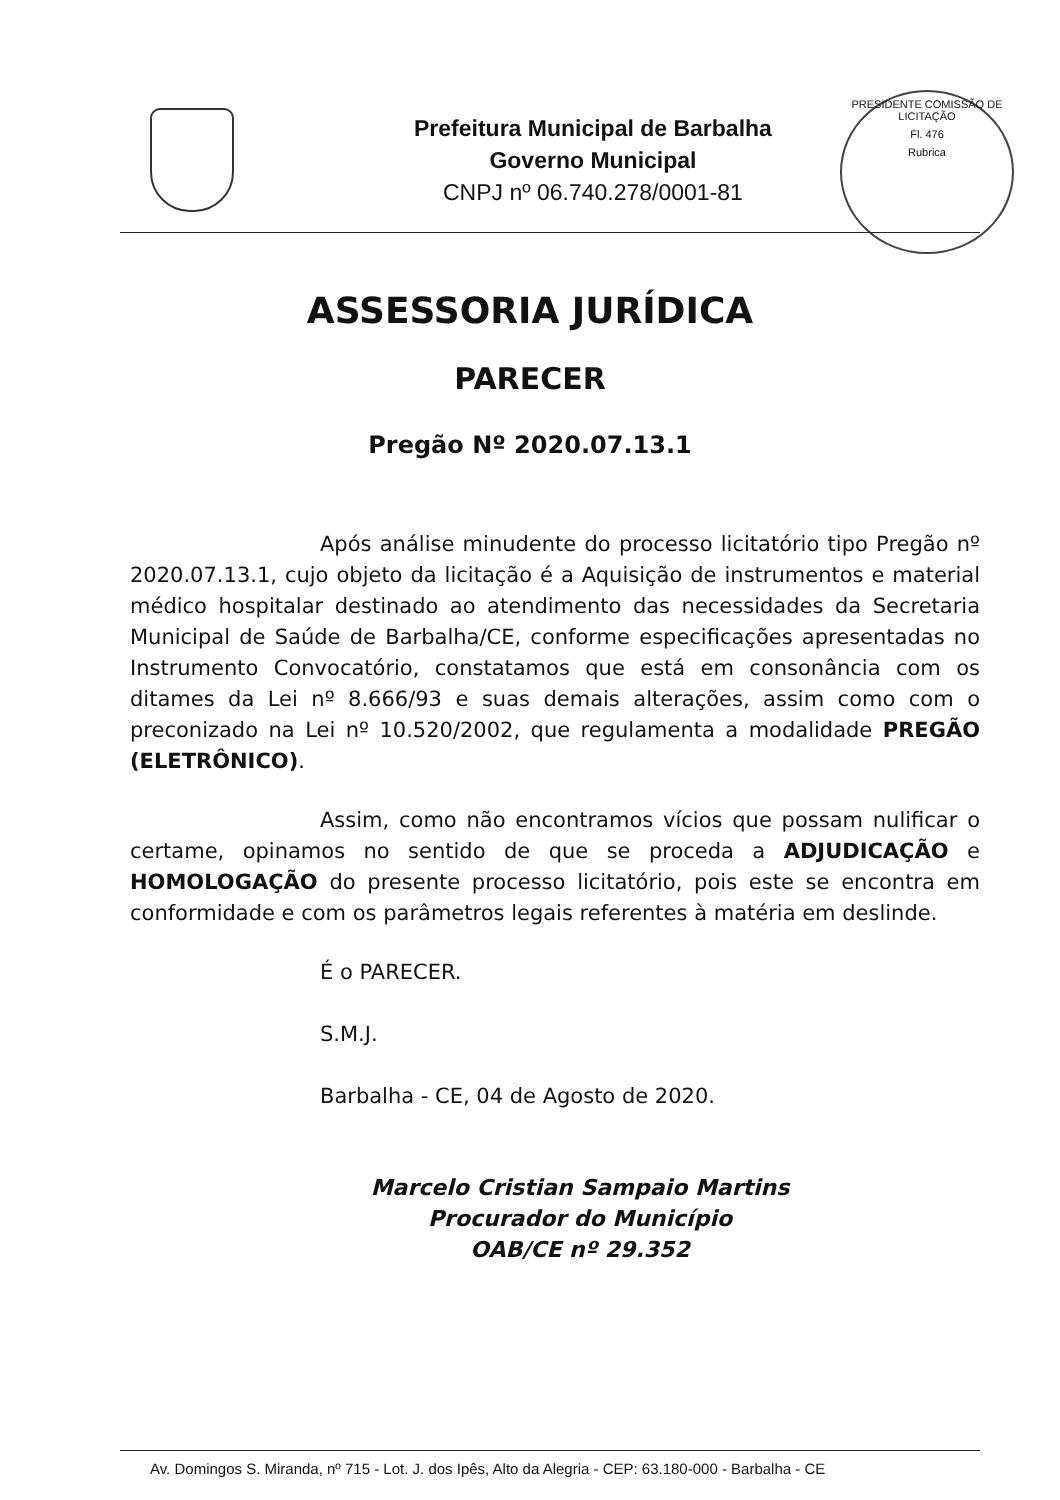Prefeitura Municipal de Barbalha
Governo Municipal
CNPJ nº 06.740.278/0001-81
PRESIDENTE COMISSÃO DE LICITAÇÃO
Fl. 476
Rubrica
ASSESSORIA JURÍDICA
PARECER
Pregão Nº 2020.07.13.1
Após análise minudente do processo licitatório tipo Pregão nº 2020.07.13.1, cujo objeto da licitação é a Aquisição de instrumentos e material médico hospitalar destinado ao atendimento das necessidades da Secretaria Municipal de Saúde de Barbalha/CE, conforme especificações apresentadas no Instrumento Convocatório, constatamos que está em consonância com os ditames da Lei nº 8.666/93 e suas demais alterações, assim como com o preconizado na Lei nº 10.520/2002, que regulamenta a modalidade PREGÃO (ELETRÔNICO).
Assim, como não encontramos vícios que possam nulificar o certame, opinamos no sentido de que se proceda a ADJUDICAÇÃO e HOMOLOGAÇÃO do presente processo licitatório, pois este se encontra em conformidade e com os parâmetros legais referentes à matéria em deslinde.
É o PARECER.
S.M.J.
Barbalha - CE, 04 de Agosto de 2020.
Marcelo Cristian Sampaio Martins
Procurador do Município
OAB/CE nº 29.352
Av. Domingos S. Miranda, nº 715 - Lot. J. dos Ipês, Alto da Alegria - CEP: 63.180-000 - Barbalha - CE